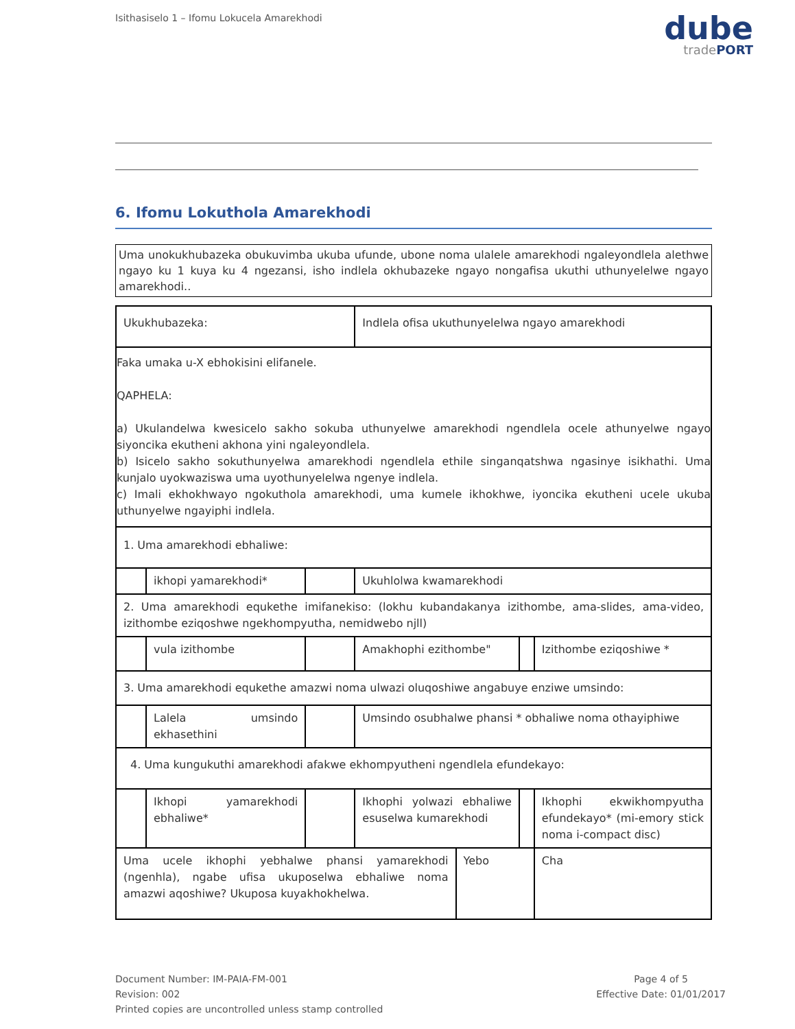Isithasiselo 1 – Ifomu Lokucela Amarekhodi
dube
tradePORT
6. Ifomu Lokuthola Amarekhodi
Uma unokukhubazeka obukuvimba ukuba ufunde, ubone noma ulalele amarekhodi ngaleyondlela alethwe ngayo ku 1 kuya ku 4 ngezansi, isho indlela okhubazeke ngayo nongafisa ukuthi uthunyelelwe ngayo amarekhodi..
| Ukukhubazeka: | | | Indlela ofisa ukuthunyelelwa ngayo amarekhodi | | | |
| Faka umaka u-X ebhokisini elifanele. QAPHELA: a) Ukulandelwa kwesicelo sakho sokuba uthunyelwe amarekhodi ngendlela ocele athunyelwe ngayo siyoncika ekutheni akhona yini ngaleyondlela. b) Isicelo sakho sokuthunyelwa amarekhodi ngendlela ethile singanqatshwa ngasinye isikhathi. Uma kunjalo uyokwaziswa uma uyothunyelelwa ngenye indlela. c) Imali ekhokhwayo ngokuthola amarekhodi, uma kumele ikhokhwe, iyoncika ekutheni ucele ukuba uthunyelwe ngayiphi indlela. | | | | | | |
| 1. Uma amarekhodi ebhaliwe: | | | | | | |
| | ikhopi yamarekhodi* | | Ukuhlolwa kwamarekhodi | | | |
| 2. Uma amarekhodi equkethe imifanekiso: (lokhu kubandakanya izithombe, ama-slides, ama-video, izithombe eziqoshwe ngekhompyutha, nemidwebo njll) | | | | | | |
| | vula izithombe | | Amakhophi ezithombe" | | | Izithombe eziqoshiwe * |
| 3. Uma amarekhodi equkethe amazwi noma ulwazi oluqoshiwe angabuye enziwe umsindo: | | | | | | |
| | Lalela umsindo ekhasethini | | Umsindo osubhalwe phansi * obhaliwe noma othayiphiwe | | | |
| 4. Uma kungukuthi amarekhodi afakwe ekhompyutheni ngendlela efundekayo: | | | | | | |
| | Ikhopi yamarekhodi ebhaliwe* | | Ikhophi yolwazi ebhaliwe esuselwa kumarekhodi | | | Ikhophi ekwikhompyutha efundekayo* (mi-emory stick noma i-compact disc) |
| Uma ucele ikhophi yebhalwe phansi yamarekhodi (ngenhla), ngabe ufisa ukuposelwa ebhaliwe noma amazwi aqoshiwe? Ukuposa kuyakhokhelwa. | | | | Yebo | | Cha |
Document Number: IM-PAIA-FM-001
Revision: 002
Printed copies are uncontrolled unless stamp controlled
Page 4 of 5
Effective Date: 01/01/2017